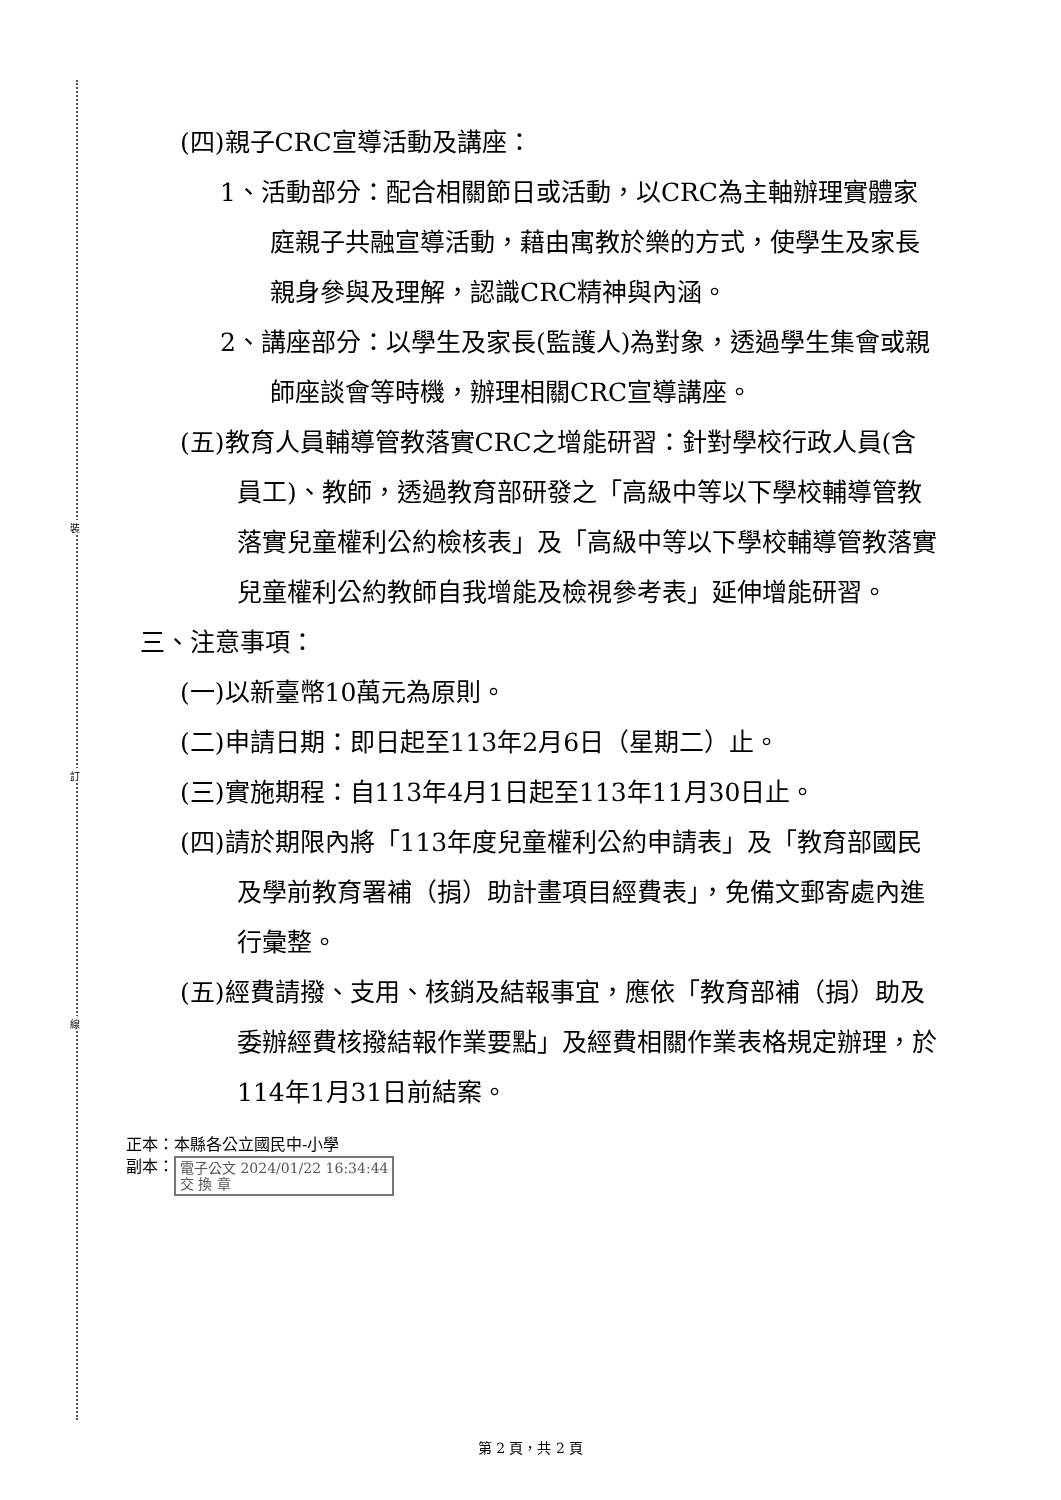裝
訂
線
(四)親子CRC宣導活動及講座：
1、活動部分：配合相關節日或活動，以CRC為主軸辦理實體家庭親子共融宣導活動，藉由寓教於樂的方式，使學生及家長親身參與及理解，認識CRC精神與內涵。
2、講座部分：以學生及家長(監護人)為對象，透過學生集會或親師座談會等時機，辦理相關CRC宣導講座。
(五)教育人員輔導管教落實CRC之增能研習：針對學校行政人員(含員工)、教師，透過教育部研發之「高級中等以下學校輔導管教落實兒童權利公約檢核表」及「高級中等以下學校輔導管教落實兒童權利公約教師自我增能及檢視參考表」延伸增能研習。
三、注意事項：
(一)以新臺幣10萬元為原則。
(二)申請日期：即日起至113年2月6日（星期二）止。
(三)實施期程：自113年4月1日起至113年11月30日止。
(四)請於期限內將「113年度兒童權利公約申請表」及「教育部國民及學前教育署補（捐）助計畫項目經費表」，免備文郵寄處內進行彙整。
(五)經費請撥、支用、核銷及結報事宜，應依「教育部補（捐）助及委辦經費核撥結報作業要點」及經費相關作業表格規定辦理，於114年1月31日前結案。
正本：本縣各公立國民中-小學
副本： 電子公文 2024/01/22 16:34:44
交 換 章
第 2 頁，共 2 頁